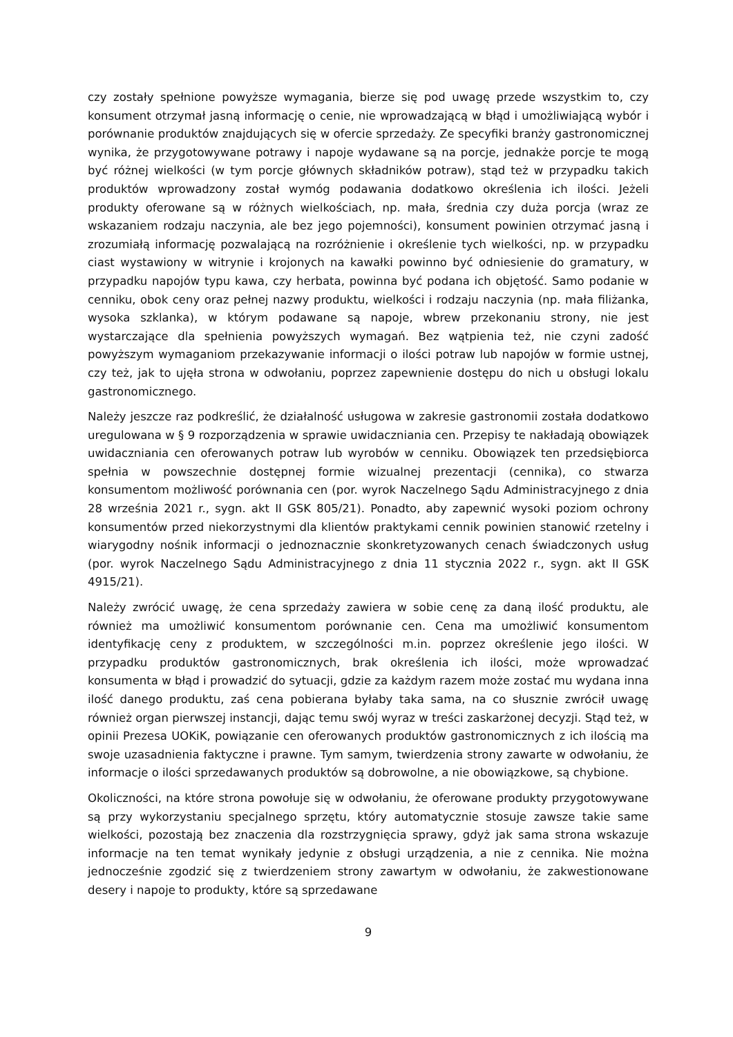czy zostały spełnione powyższe wymagania, bierze się pod uwagę przede wszystkim to, czy konsument otrzymał jasną informację o cenie, nie wprowadzającą w błąd i umożliwiającą wybór i porównanie produktów znajdujących się w ofercie sprzedaży. Ze specyfiki branży gastronomicznej wynika, że przygotowywane potrawy i napoje wydawane są na porcje, jednakże porcje te mogą być różnej wielkości (w tym porcje głównych składników potraw), stąd też w przypadku takich produktów wprowadzony został wymóg podawania dodatkowo określenia ich ilości. Jeżeli produkty oferowane są w różnych wielkościach, np. mała, średnia czy duża porcja (wraz ze wskazaniem rodzaju naczynia, ale bez jego pojemności), konsument powinien otrzymać jasną i zrozumiałą informację pozwalającą na rozróżnienie i określenie tych wielkości, np. w przypadku ciast wystawiony w witrynie i krojonych na kawałki powinno być odniesienie do gramatury, w przypadku napojów typu kawa, czy herbata, powinna być podana ich objętość. Samo podanie w cenniku, obok ceny oraz pełnej nazwy produktu, wielkości i rodzaju naczynia (np. mała filiżanka, wysoka szklanka), w którym podawane są napoje, wbrew przekonaniu strony, nie jest wystarczające dla spełnienia powyższych wymagań. Bez wątpienia też, nie czyni zadość powyższym wymaganiom przekazywanie informacji o ilości potraw lub napojów w formie ustnej, czy też, jak to ujęła strona w odwołaniu, poprzez zapewnienie dostępu do nich u obsługi lokalu gastronomicznego.
Należy jeszcze raz podkreślić, że działalność usługowa w zakresie gastronomii została dodatkowo uregulowana w § 9 rozporządzenia w sprawie uwidaczniania cen. Przepisy te nakładają obowiązek uwidaczniania cen oferowanych potraw lub wyrobów w cenniku. Obowiązek ten przedsiębiorca spełnia w powszechnie dostępnej formie wizualnej prezentacji (cennika), co stwarza konsumentom możliwość porównania cen (por. wyrok Naczelnego Sądu Administracyjnego z dnia 28 września 2021 r., sygn. akt II GSK 805/21). Ponadto, aby zapewnić wysoki poziom ochrony konsumentów przed niekorzystnymi dla klientów praktykami cennik powinien stanowić rzetelny i wiarygodny nośnik informacji o jednoznacznie skonkretyzowanych cenach świadczonych usług (por. wyrok Naczelnego Sądu Administracyjnego z dnia 11 stycznia 2022 r., sygn. akt II GSK 4915/21).
Należy zwrócić uwagę, że cena sprzedaży zawiera w sobie cenę za daną ilość produktu, ale również ma umożliwić konsumentom porównanie cen. Cena ma umożliwić konsumentom identyfikację ceny z produktem, w szczególności m.in. poprzez określenie jego ilości. W przypadku produktów gastronomicznych, brak określenia ich ilości, może wprowadzać konsumenta w błąd i prowadzić do sytuacji, gdzie za każdym razem może zostać mu wydana inna ilość danego produktu, zaś cena pobierana byłaby taka sama, na co słusznie zwrócił uwagę również organ pierwszej instancji, dając temu swój wyraz w treści zaskarżonej decyzji. Stąd też, w opinii Prezesa UOKiK, powiązanie cen oferowanych produktów gastronomicznych z ich ilością ma swoje uzasadnienia faktyczne i prawne. Tym samym, twierdzenia strony zawarte w odwołaniu, że informacje o ilości sprzedawanych produktów są dobrowolne, a nie obowiązkowe, są chybione.
Okoliczności, na które strona powołuje się w odwołaniu, że oferowane produkty przygotowywane są przy wykorzystaniu specjalnego sprzętu, który automatycznie stosuje zawsze takie same wielkości, pozostają bez znaczenia dla rozstrzygnięcia sprawy, gdyż jak sama strona wskazuje informacje na ten temat wynikały jedynie z obsługi urządzenia, a nie z cennika. Nie można jednocześnie zgodzić się z twierdzeniem strony zawartym w odwołaniu, że zakwestionowane desery i napoje to produkty, które są sprzedawane
9